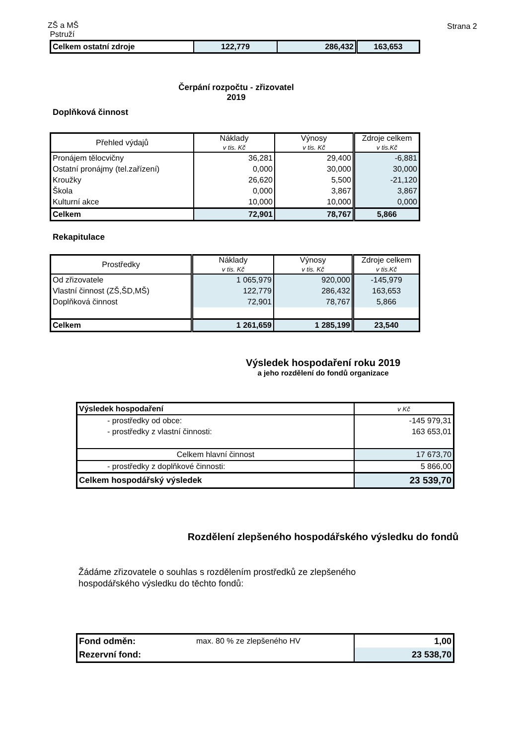ZŠ a MŠ
Pstruží
Strana 2
| Celkem ostatní zdroje | 122,779 | 286,432 | 163,653 |
Čerpání rozpočtu - zřizovatel
2019
Doplňková činnost
| Přehled výdajů | Náklady v tis. Kč | Výnosy v tis. Kč | Zdroje celkem v tis.Kč |
| --- | --- | --- | --- |
| Pronájem tělocvičny | 36,281 | 29,400 | -6,881 |
| Ostatní pronájmy (tel.zařízení) | 0,000 | 30,000 | 30,000 |
| Kroužky | 26,620 | 5,500 | -21,120 |
| Škola | 0,000 | 3,867 | 3,867 |
| Kulturní akce | 10,000 | 10,000 | 0,000 |
| Celkem | 72,901 | 78,767 | 5,866 |
Rekapitulace
| Prostředky | Náklady v tis. Kč | Výnosy v tis. Kč | Zdroje celkem v tis.Kč |
| --- | --- | --- | --- |
| Od zřizovatele | 1 065,979 | 920,000 | -145,979 |
| Vlastní činnost (ZŠ,ŠD,MŠ) | 122,779 | 286,432 | 163,653 |
| Doplňková činnost | 72,901 | 78,767 | 5,866 |
| Celkem | 1 261,659 | 1 285,199 | 23,540 |
Výsledek hospodaření roku 2019
a jeho rozdělení do fondů organizace
| Výsledek hospodaření | v Kč |
| - prostředky od obce: | -145 979,31 |
| - prostředky z vlastní činnosti: | 163 653,01 |
| Celkem hlavní činnost | 17 673,70 |
| - prostředky z doplňkové činnosti: | 5 866,00 |
| Celkem hospodářský výsledek | 23 539,70 |
Rozdělení zlepšeného hospodářského výsledku do fondů
Žádáme zřizovatele o souhlas s rozdělením prostředků ze zlepšeného
hospodářského výsledku do těchto fondů:
| Fond odměn: | max. 80 % ze zlepšeného HV | 1,00 |
| Rezervní fond: | | 23 538,70 |